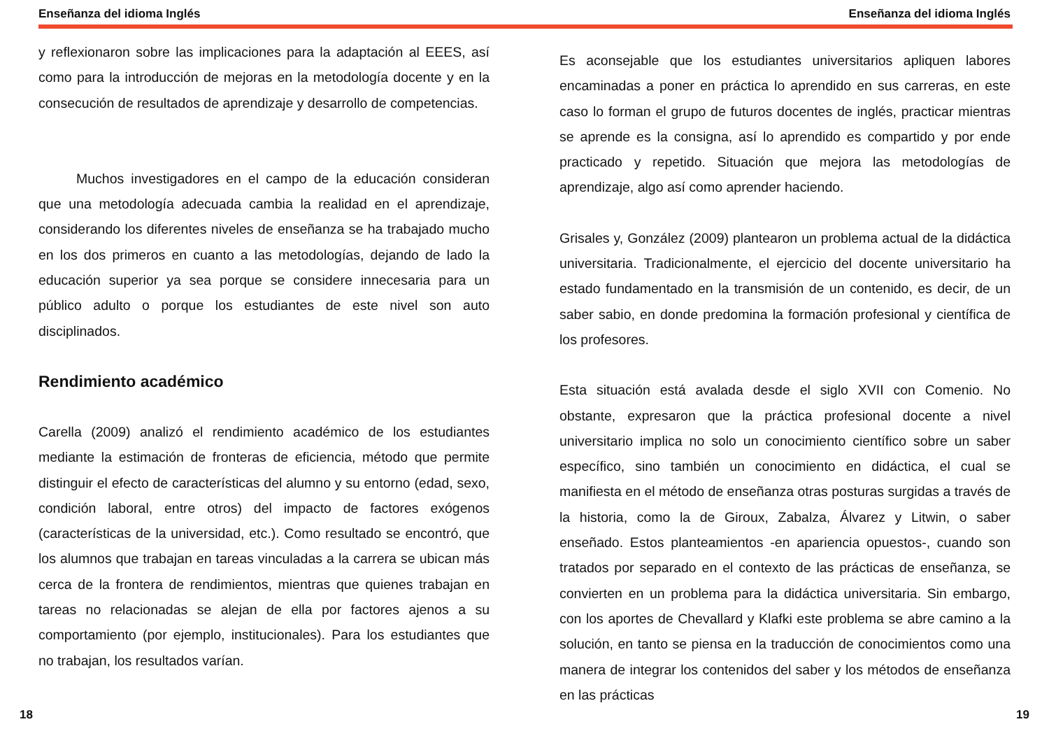Enseñanza del idioma Inglés Enseñanza del idioma Inglés
y reflexionaron sobre las implicaciones para la adaptación al EEES, así como para la introducción de mejoras en la metodología docente y en la consecución de resultados de aprendizaje y desarrollo de competencias.
Muchos investigadores en el campo de la educación consideran que una metodología adecuada cambia la realidad en el aprendizaje, considerando los diferentes niveles de enseñanza se ha trabajado mucho en los dos primeros en cuanto a las metodologías, dejando de lado la educación superior ya sea porque se considere innecesaria para un público adulto o porque los estudiantes de este nivel son auto disciplinados.
Rendimiento académico
Carella (2009) analizó el rendimiento académico de los estudiantes mediante la estimación de fronteras de eficiencia, método que permite distinguir el efecto de características del alumno y su entorno (edad, sexo, condición laboral, entre otros) del impacto de factores exógenos (características de la universidad, etc.). Como resultado se encontró, que los alumnos que trabajan en tareas vinculadas a la carrera se ubican más cerca de la frontera de rendimientos, mientras que quienes trabajan en tareas no relacionadas se alejan de ella por factores ajenos a su comportamiento (por ejemplo, institucionales). Para los estudiantes que no trabajan, los resultados varían.
Es aconsejable que los estudiantes universitarios apliquen labores encaminadas a poner en práctica lo aprendido en sus carreras, en este caso lo forman el grupo de futuros docentes de inglés, practicar mientras se aprende es la consigna, así lo aprendido es compartido y por ende practicado y repetido. Situación que mejora las metodologías de aprendizaje, algo así como aprender haciendo.
Grisales y, González (2009) plantearon un problema actual de la didáctica universitaria. Tradicionalmente, el ejercicio del docente universitario ha estado fundamentado en la transmisión de un contenido, es decir, de un saber sabio, en donde predomina la formación profesional y científica de los profesores.
Esta situación está avalada desde el siglo XVII con Comenio. No obstante, expresaron que la práctica profesional docente a nivel universitario implica no solo un conocimiento científico sobre un saber específico, sino también un conocimiento en didáctica, el cual se manifiesta en el método de enseñanza otras posturas surgidas a través de la historia, como la de Giroux, Zabalza, Álvarez y Litwin, o saber enseñado. Estos planteamientos -en apariencia opuestos-, cuando son tratados por separado en el contexto de las prácticas de enseñanza, se convierten en un problema para la didáctica universitaria. Sin embargo, con los aportes de Chevallard y Klafki este problema se abre camino a la solución, en tanto se piensa en la traducción de conocimientos como una manera de integrar los contenidos del saber y los métodos de enseñanza en las prácticas
18 19